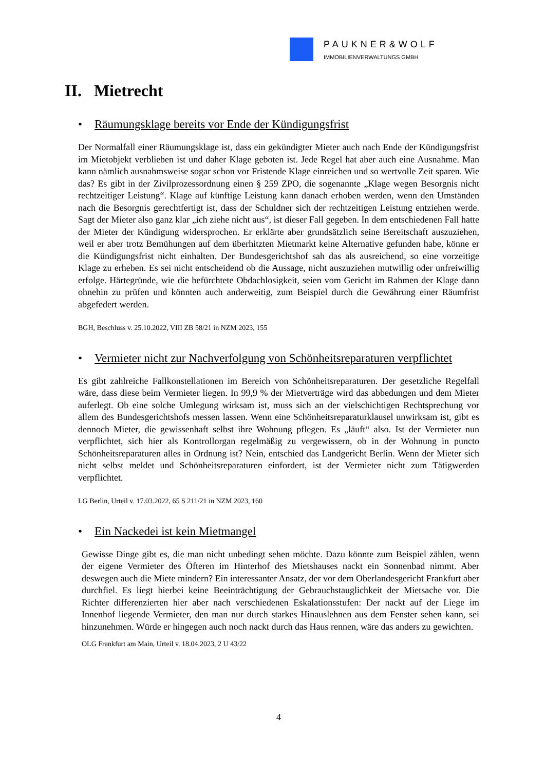PAUKNER&WOLF
IMMOBILIENVERWALTUNGS GMBH
II. Mietrecht
• Räumungsklage bereits vor Ende der Kündigungsfrist
Der Normalfall einer Räumungsklage ist, dass ein gekündigter Mieter auch nach Ende der Kündigungsfrist im Mietobjekt verblieben ist und daher Klage geboten ist. Jede Regel hat aber auch eine Ausnahme. Man kann nämlich ausnahmsweise sogar schon vor Fristende Klage einreichen und so wertvolle Zeit sparen. Wie das? Es gibt in der Zivilprozessordnung einen § 259 ZPO, die sogenannte „Klage wegen Besorgnis nicht rechtzeitiger Leistung“. Klage auf künftige Leistung kann danach erhoben werden, wenn den Umständen nach die Besorgnis gerechtfertigt ist, dass der Schuldner sich der rechtzeitigen Leistung entziehen werde. Sagt der Mieter also ganz klar „ich ziehe nicht aus“, ist dieser Fall gegeben. In dem entschiedenen Fall hatte der Mieter der Kündigung widersprochen. Er erklärte aber grundsätzlich seine Bereitschaft auszuziehen, weil er aber trotz Bemühungen auf dem überhitzten Mietmarkt keine Alternative gefunden habe, könne er die Kündigungsfrist nicht einhalten. Der Bundesgerichtshof sah das als ausreichend, so eine vorzeitige Klage zu erheben. Es sei nicht entscheidend ob die Aussage, nicht auszuziehen mutwillig oder unfreiwillig erfolge. Härtegründe, wie die befürchtete Obdachlosigkeit, seien vom Gericht im Rahmen der Klage dann ohnehin zu prüfen und könnten auch anderweitig, zum Beispiel durch die Gewährung einer Räumfrist abgefedert werden.
BGH, Beschluss v. 25.10.2022, VIII ZB 58/21 in NZM 2023, 155
• Vermieter nicht zur Nachverfolgung von Schönheitsreparaturen verpflichtet
Es gibt zahlreiche Fallkonstellationen im Bereich von Schönheitsreparaturen. Der gesetzliche Regelfall wäre, dass diese beim Vermieter liegen. In 99,9 % der Mietverträge wird das abbedungen und dem Mieter auferlegt. Ob eine solche Umlegung wirksam ist, muss sich an der vielschichtigen Rechtsprechung vor allem des Bundesgerichtshofs messen lassen. Wenn eine Schönheitsreparaturklausel unwirksam ist, gibt es dennoch Mieter, die gewissenhaft selbst ihre Wohnung pflegen. Es „läuft“ also. Ist der Vermieter nun verpflichtet, sich hier als Kontrollorgan regelmäßig zu vergewissern, ob in der Wohnung in puncto Schönheitsreparaturen alles in Ordnung ist? Nein, entschied das Landgericht Berlin. Wenn der Mieter sich nicht selbst meldet und Schönheitsreparaturen einfordert, ist der Vermieter nicht zum Tätigwerden verpflichtet.
LG Berlin, Urteil v. 17.03.2022, 65 S 211/21 in NZM 2023, 160
• Ein Nackedei ist kein Mietmangel
Gewisse Dinge gibt es, die man nicht unbedingt sehen möchte. Dazu könnte zum Beispiel zählen, wenn der eigene Vermieter des Öfteren im Hinterhof des Mietshauses nackt ein Sonnenbad nimmt. Aber deswegen auch die Miete mindern? Ein interessanter Ansatz, der vor dem Oberlandesgericht Frankfurt aber durchfiel. Es liegt hierbei keine Beeinträchtigung der Gebrauchstauglichkeit der Mietsache vor. Die Richter differenzierten hier aber nach verschiedenen Eskalationsstufen: Der nackt auf der Liege im Innenhof liegende Vermieter, den man nur durch starkes Hinauslehnen aus dem Fenster sehen kann, sei hinzunehmen. Würde er hingegen auch noch nackt durch das Haus rennen, wäre das anders zu gewichten.
OLG Frankfurt am Main, Urteil v. 18.04.2023, 2 U 43/22
4